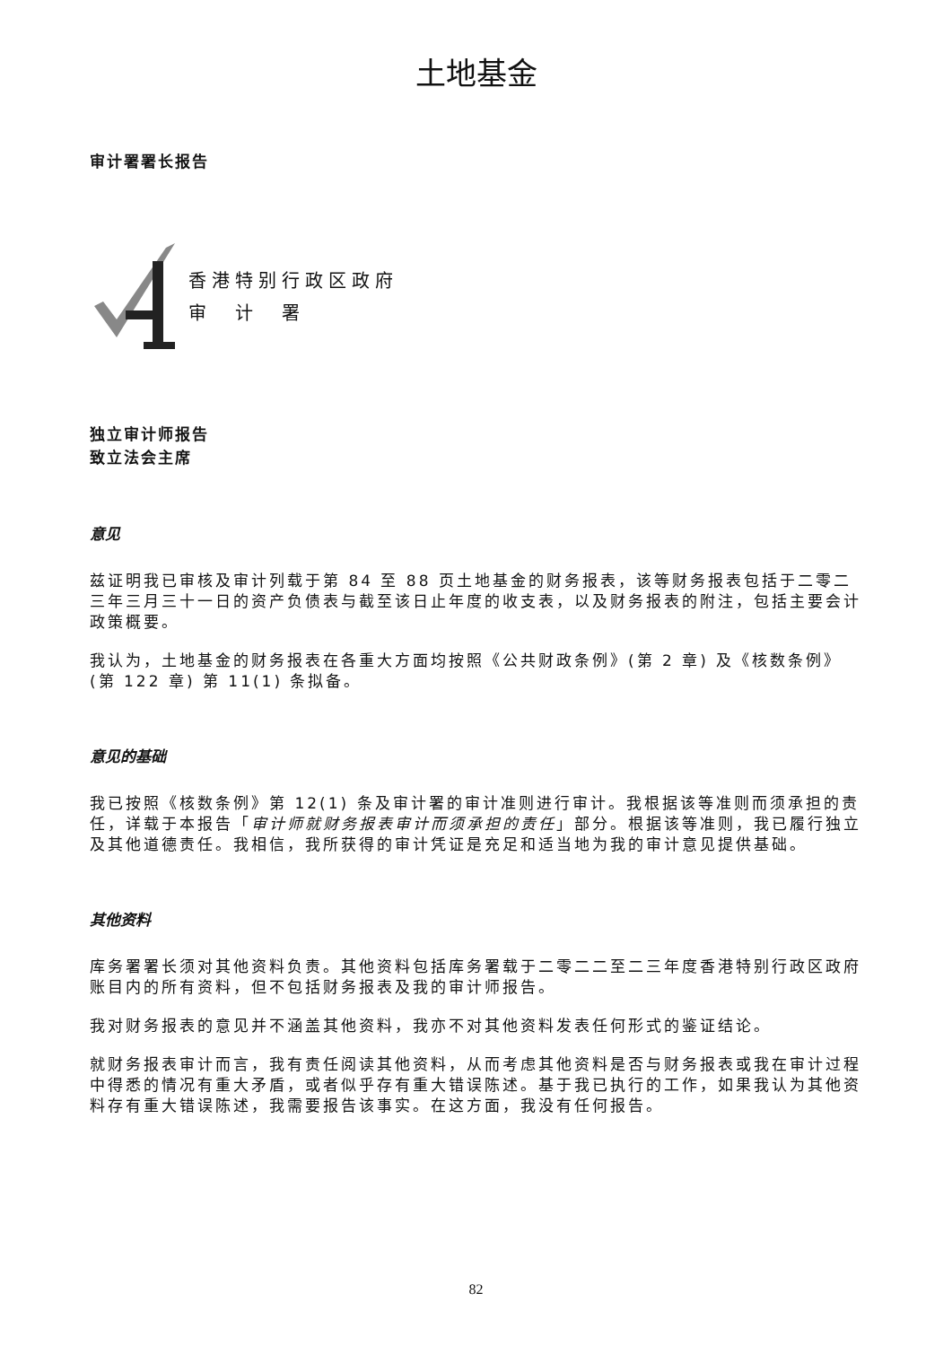土地基金
审计署署长报告
香港特别行政区政府
审　计　署
独立审计师报告
致立法会主席
意见
兹证明我已审核及审计列载于第 84 至 88 页土地基金的财务报表，该等财务报表包括于二零二三年三月三十一日的资产负债表与截至该日止年度的收支表，以及财务报表的附注，包括主要会计政策概要。
我认为，土地基金的财务报表在各重大方面均按照《公共财政条例》(第 2 章) 及《核数条例》(第 122 章) 第 11(1) 条拟备。
意见的基础
我已按照《核数条例》第 12(1) 条及审计署的审计准则进行审计。我根据该等准则而须承担的责任，详载于本报告「审计师就财务报表审计而须承担的责任」部分。根据该等准则，我已履行独立及其他道德责任。我相信，我所获得的审计凭证是充足和适当地为我的审计意见提供基础。
其他资料
库务署署长须对其他资料负责。其他资料包括库务署载于二零二二至二三年度香港特别行政区政府账目内的所有资料，但不包括财务报表及我的审计师报告。
我对财务报表的意见并不涵盖其他资料，我亦不对其他资料发表任何形式的鉴证结论。
就财务报表审计而言，我有责任阅读其他资料，从而考虑其他资料是否与财务报表或我在审计过程中得悉的情况有重大矛盾，或者似乎存有重大错误陈述。基于我已执行的工作，如果我认为其他资料存有重大错误陈述，我需要报告该事实。在这方面，我没有任何报告。
82